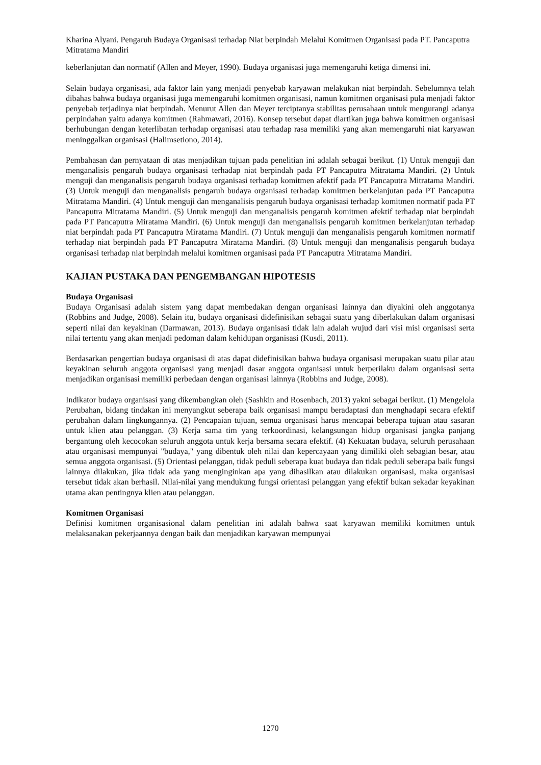Kharina Alyani. Pengaruh Budaya Organisasi terhadap Niat berpindah Melalui Komitmen Organisasi pada PT. Pancaputra Mitratama Mandiri
keberlanjutan dan normatif (Allen and Meyer, 1990). Budaya organisasi juga memengaruhi ketiga dimensi ini.
Selain budaya organisasi, ada faktor lain yang menjadi penyebab karyawan melakukan niat berpindah. Sebelumnya telah dibahas bahwa budaya organisasi juga memengaruhi komitmen organisasi, namun komitmen organisasi pula menjadi faktor penyebab terjadinya niat berpindah. Menurut Allen dan Meyer terciptanya stabilitas perusahaan untuk mengurangi adanya perpindahan yaitu adanya komitmen (Rahmawati, 2016). Konsep tersebut dapat diartikan juga bahwa komitmen organisasi berhubungan dengan keterlibatan terhadap organisasi atau terhadap rasa memiliki yang akan memengaruhi niat karyawan meninggalkan organisasi (Halimsetiono, 2014).
Pembahasan dan pernyataan di atas menjadikan tujuan pada penelitian ini adalah sebagai berikut. (1) Untuk menguji dan menganalisis pengaruh budaya organisasi terhadap niat berpindah pada PT Pancaputra Mitratama Mandiri. (2) Untuk menguji dan menganalisis pengaruh budaya organisasi terhadap komitmen afektif pada PT Pancaputra Mitratama Mandiri. (3) Untuk menguji dan menganalisis pengaruh budaya organisasi terhadap komitmen berkelanjutan pada PT Pancaputra Mitratama Mandiri. (4) Untuk menguji dan menganalisis pengaruh budaya organisasi terhadap komitmen normatif pada PT Pancaputra Mitratama Mandiri. (5) Untuk menguji dan menganalisis pengaruh komitmen afektif terhadap niat berpindah pada PT Pancaputra Miratama Mandiri. (6) Untuk menguji dan menganalisis pengaruh komitmen berkelanjutan terhadap niat berpindah pada PT Pancaputra Miratama Mandiri. (7) Untuk menguji dan menganalisis pengaruh komitmen normatif terhadap niat berpindah pada PT Pancaputra Miratama Mandiri. (8) Untuk menguji dan menganalisis pengaruh budaya organisasi terhadap niat berpindah melalui komitmen organisasi pada PT Pancaputra Mitratama Mandiri.
KAJIAN PUSTAKA DAN PENGEMBANGAN HIPOTESIS
Budaya Organisasi
Budaya Organisasi adalah sistem yang dapat membedakan dengan organisasi lainnya dan diyakini oleh anggotanya (Robbins and Judge, 2008). Selain itu, budaya organisasi didefinisikan sebagai suatu yang diberlakukan dalam organisasi seperti nilai dan keyakinan (Darmawan, 2013). Budaya organisasi tidak lain adalah wujud dari visi misi organisasi serta nilai tertentu yang akan menjadi pedoman dalam kehidupan organisasi (Kusdi, 2011).
Berdasarkan pengertian budaya organisasi di atas dapat didefinisikan bahwa budaya organisasi merupakan suatu pilar atau keyakinan seluruh anggota organisasi yang menjadi dasar anggota organisasi untuk berperilaku dalam organisasi serta menjadikan organisasi memiliki perbedaan dengan organisasi lainnya (Robbins and Judge, 2008).
Indikator budaya organisasi yang dikembangkan oleh (Sashkin and Rosenbach, 2013) yakni sebagai berikut. (1) Mengelola Perubahan, bidang tindakan ini menyangkut seberapa baik organisasi mampu beradaptasi dan menghadapi secara efektif perubahan dalam lingkungannya. (2) Pencapaian tujuan, semua organisasi harus mencapai beberapa tujuan atau sasaran untuk klien atau pelanggan. (3) Kerja sama tim yang terkoordinasi, kelangsungan hidup organisasi jangka panjang bergantung oleh kecocokan seluruh anggota untuk kerja bersama secara efektif. (4) Kekuatan budaya, seluruh perusahaan atau organisasi mempunyai "budaya," yang dibentuk oleh nilai dan kepercayaan yang dimiliki oleh sebagian besar, atau semua anggota organisasi. (5) Orientasi pelanggan, tidak peduli seberapa kuat budaya dan tidak peduli seberapa baik fungsi lainnya dilakukan, jika tidak ada yang menginginkan apa yang dihasilkan atau dilakukan organisasi, maka organisasi tersebut tidak akan berhasil. Nilai-nilai yang mendukung fungsi orientasi pelanggan yang efektif bukan sekadar keyakinan utama akan pentingnya klien atau pelanggan.
Komitmen Organisasi
Definisi komitmen organisasional dalam penelitian ini adalah bahwa saat karyawan memiliki komitmen untuk melaksanakan pekerjaannya dengan baik dan menjadikan karyawan mempunyai
1270